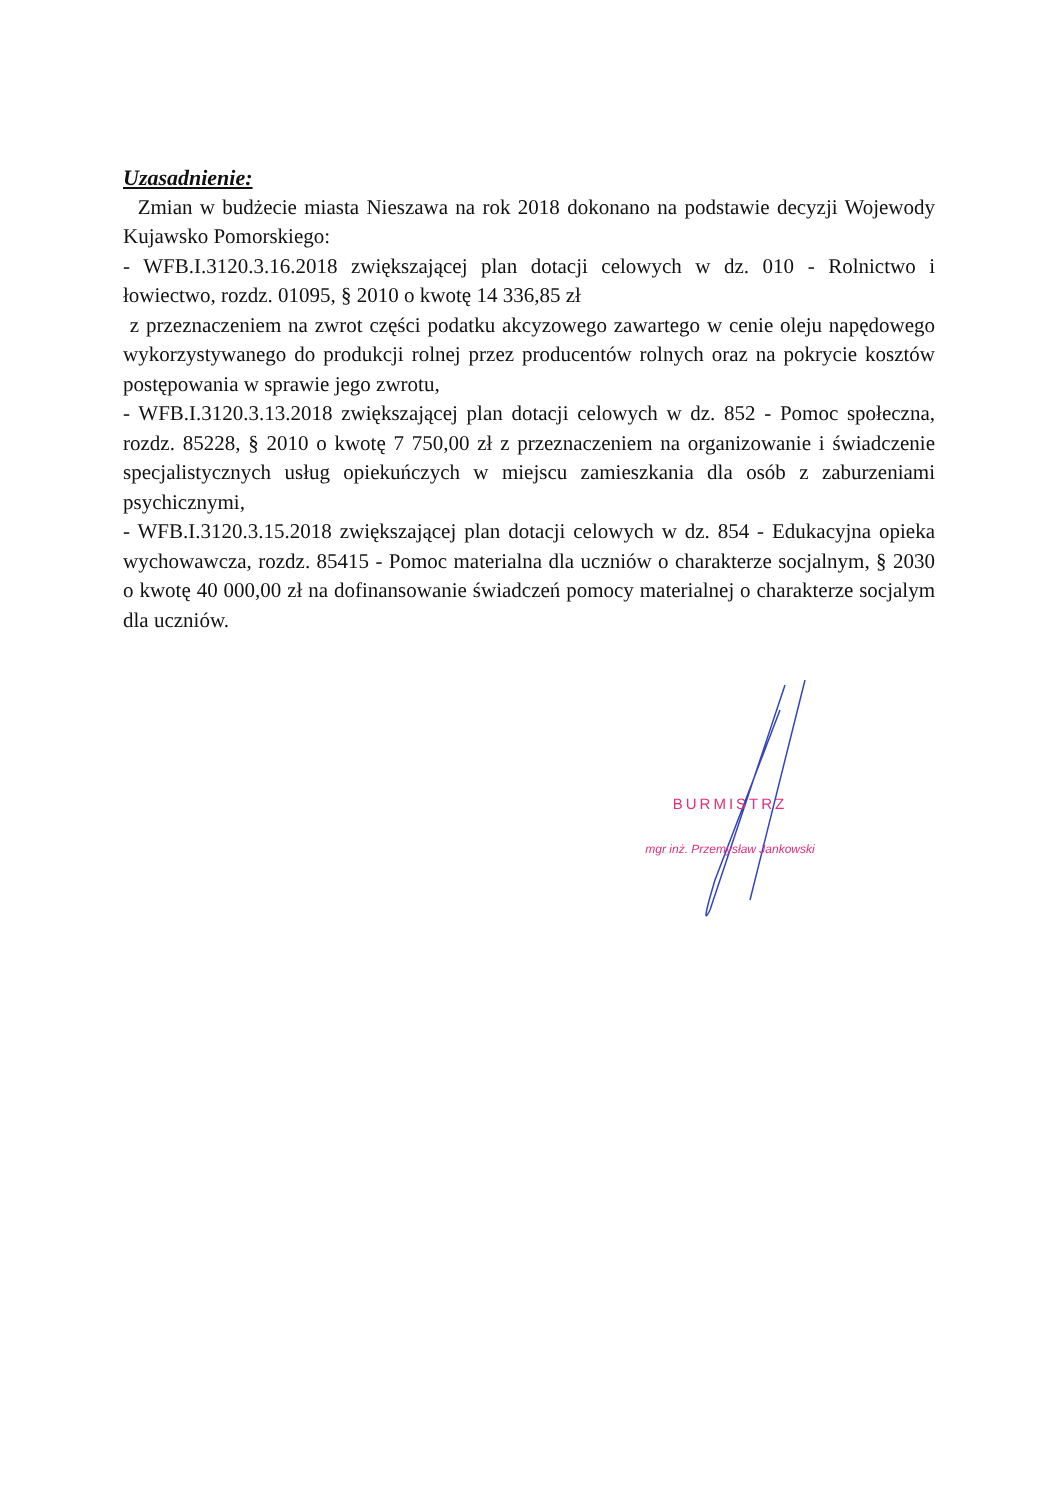Uzasadnienie:
Zmian w budżecie miasta Nieszawa na rok 2018 dokonano na podstawie decyzji Wojewody Kujawsko Pomorskiego:
- WFB.I.3120.3.16.2018 zwiększającej plan dotacji celowych w dz. 010 - Rolnictwo i łowiectwo, rozdz. 01095, § 2010 o kwotę 14 336,85 zł
z przeznaczeniem na zwrot części podatku akcyzowego zawartego w cenie oleju napędowego wykorzystywanego do produkcji rolnej przez producentów rolnych oraz na pokrycie kosztów postępowania w sprawie jego zwrotu,
- WFB.I.3120.3.13.2018 zwiększającej plan dotacji celowych w dz. 852 - Pomoc społeczna, rozdz. 85228, § 2010 o kwotę 7 750,00 zł z przeznaczeniem na organizowanie i świadczenie specjalistycznych usług opiekuńczych w miejscu zamieszkania dla osób z zaburzeniami psychicznymi,
- WFB.I.3120.3.15.2018 zwiększającej plan dotacji celowych w dz. 854 - Edukacyjna opieka wychowawcza, rozdz. 85415 - Pomoc materialna dla uczniów o charakterze socjalnym, § 2030 o kwotę 40 000,00 zł na dofinansowanie świadczeń pomocy materialnej o charakterze socjalym dla uczniów.
BURMISTRZ
mgr inż. Przemysław Jankowski